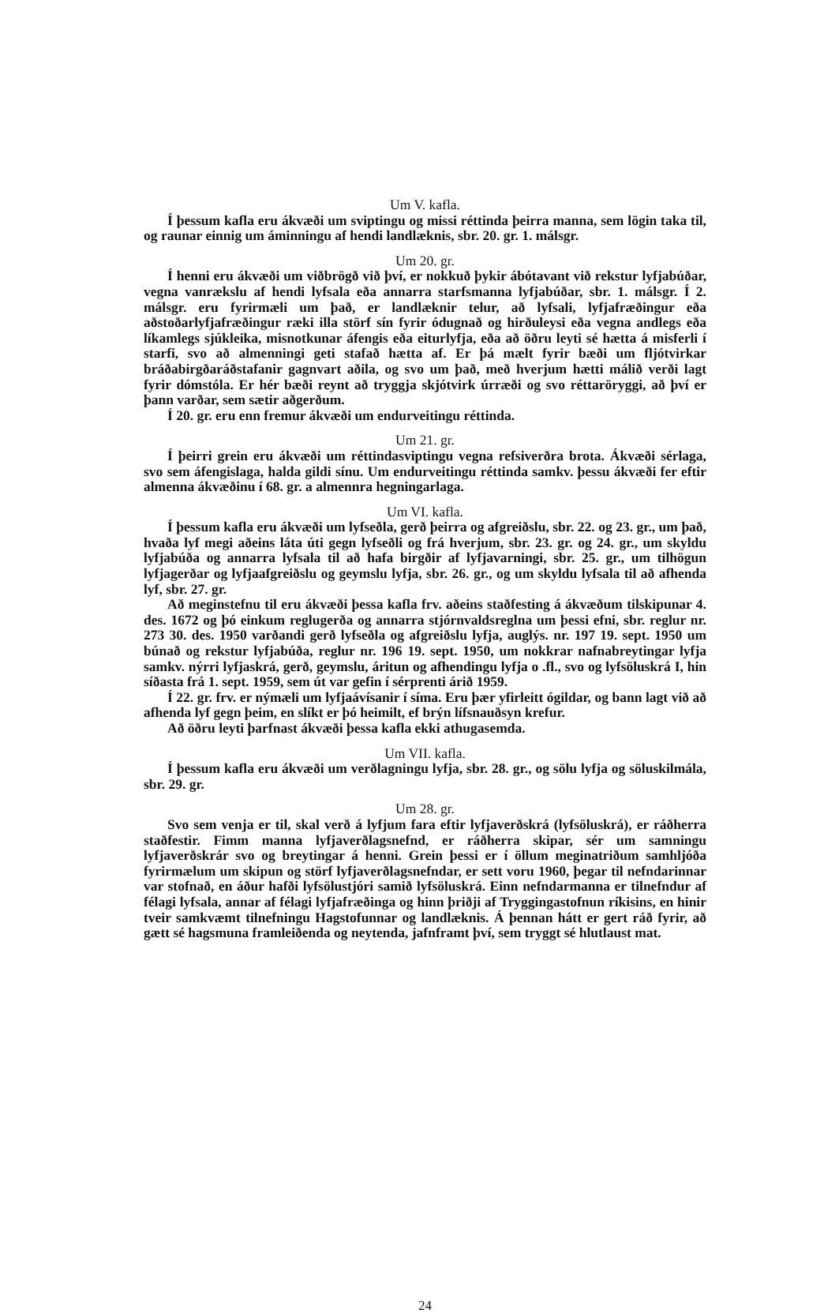Um V. kafla.
Í þessum kafla eru ákvæði um sviptingu og missi réttinda þeirra manna, sem lögin taka til, og raunar einnig um áminningu af hendi landlæknis, sbr. 20. gr. 1. málsgr.
Um 20. gr.
Í henni eru ákvæði um viðbrögð við því, er nokkuð þykir ábótavant við rekstur lyfjabúðar, vegna vanrækslu af hendi lyfsala eða annarra starfsmanna lyfjabúðar, sbr. 1. málsgr. Í 2. málsgr. eru fyrirmæli um það, er landlæknir telur, að lyfsali, lyfjafræðingur eða aðstoðarlyfjafræðingur ræki illa störf sín fyrir ódugnað og hirðuleysi eða vegna andlegs eða líkamlegs sjúkleika, misnotkunar áfengis eða eiturlyfja, eða að öðru leyti sé hætta á misferli í starfi, svo að almenningi geti stafað hætta af. Er þá mælt fyrir bæði um fljótvirkar bráðabirgðaráðstafanir gagnvart aðila, og svo um það, með hverjum hætti málið verði lagt fyrir dómstóla. Er hér bæði reynt að tryggja skjótvirk úrræði og svo réttaröryggi, að því er þann varðar, sem sætir aðgerðum.
Í 20. gr. eru enn fremur ákvæði um endurveitingu réttinda.
Um 21. gr.
Í þeirri grein eru ákvæði um réttindasviptingu vegna refsiverðra brota. Ákvæði sérlaga, svo sem áfengislaga, halda gildi sínu. Um endurveitingu réttinda samkv. þessu ákvæði fer eftir almenna ákvæðinu í 68. gr. a almennra hegningarlaga.
Um VI. kafla.
Í þessum kafla eru ákvæði um lyfseðla, gerð þeirra og afgreiðslu, sbr. 22. og 23. gr., um það, hvaða lyf megi aðeins láta úti gegn lyfseðli og frá hverjum, sbr. 23. gr. og 24. gr., um skyldu lyfjabúða og annarra lyfsala til að hafa birgðir af lyfjavarningi, sbr. 25. gr., um tilhögun lyfjagerðar og lyfjaafgreiðslu og geymslu lyfja, sbr. 26. gr., og um skyldu lyfsala til að afhenda lyf, sbr. 27. gr.
Að meginstefnu til eru ákvæði þessa kafla frv. aðeins staðfesting á ákvæðum tilskipunar 4. des. 1672 og þó einkum reglugerða og annarra stjórnvaldsreglna um þessi efni, sbr. reglur nr. 273 30. des. 1950 varðandi gerð lyfseðla og afgreiðslu lyfja, auglýs. nr. 197 19. sept. 1950 um búnað og rekstur lyfjabúða, reglur nr. 196 19. sept. 1950, um nokkrar nafnabreytingar lyfja samkv. nýrri lyfjaskrá, gerð, geymslu, áritun og afhendingu lyfja o .fl., svo og lyfsöluskrá I, hin síðasta frá 1. sept. 1959, sem út var gefin í sérprenti árið 1959.
Í 22. gr. frv. er nýmæli um lyfjaávísanir í síma. Eru þær yfirleitt ógildar, og bann lagt við að afhenda lyf gegn þeim, en slíkt er þó heimilt, ef brýn lífsnauðsyn krefur.
Að öðru leyti þarfnast ákvæði þessa kafla ekki athugasemda.
Um VII. kafla.
Í þessum kafla eru ákvæði um verðlagningu lyfja, sbr. 28. gr., og sölu lyfja og söluskilmála, sbr. 29. gr.
Um 28. gr.
Svo sem venja er til, skal verð á lyfjum fara eftir lyfjaverðskrá (lyfsöluskrá), er ráðherra staðfestir. Fimm manna lyfjaverðlagsnefnd, er ráðherra skipar, sér um samningu lyfjaverðskrár svo og breytingar á henni. Grein þessi er í öllum meginatriðum samhljóða fyrirmælum um skipun og störf lyfjaverðlagsnefndar, er sett voru 1960, þegar til nefndarinnar var stofnað, en áður hafði lyfsölustjóri samið lyfsöluskrá. Einn nefndarmanna er tilnefndur af félagi lyfsala, annar af félagi lyfjafræðinga og hinn þriðji af Tryggingastofnun ríkisins, en hinir tveir samkvæmt tilnefningu Hagstofunnar og landlæknis. Á þennan hátt er gert ráð fyrir, að gætt sé hagsmuna framleiðenda og neytenda, jafnframt því, sem tryggt sé hlutlaust mat.
24